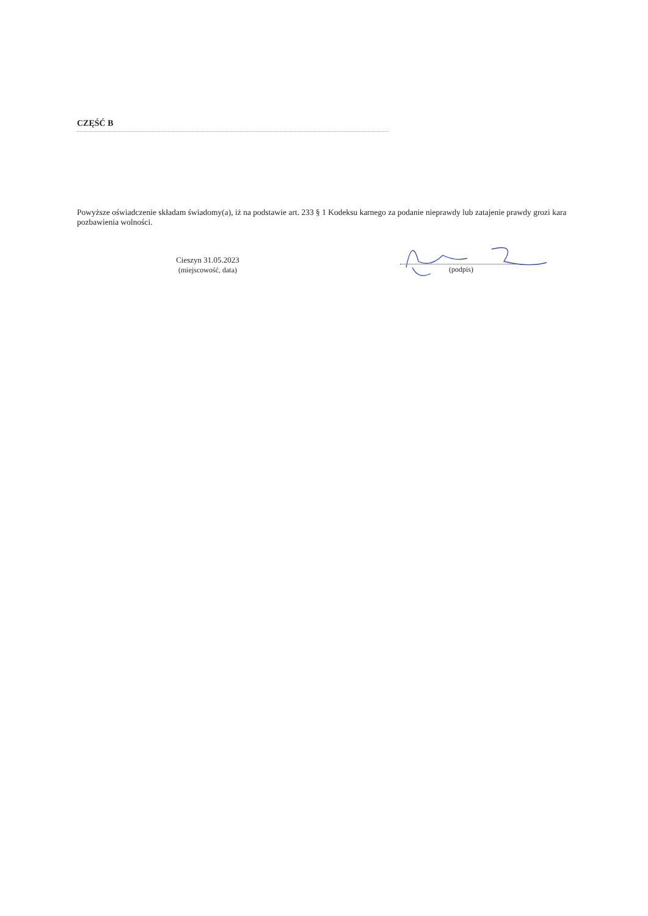CZĘŚĆ B
Powyższe oświadczenie składam świadomy(a), iż na podstawie art. 233 § 1 Kodeksu karnego za podanie nieprawdy lub zatajenie prawdy grozi kara pozbawienia wolności.
Cieszyn 31.05.2023
(miejscowość, data)
(podpis)